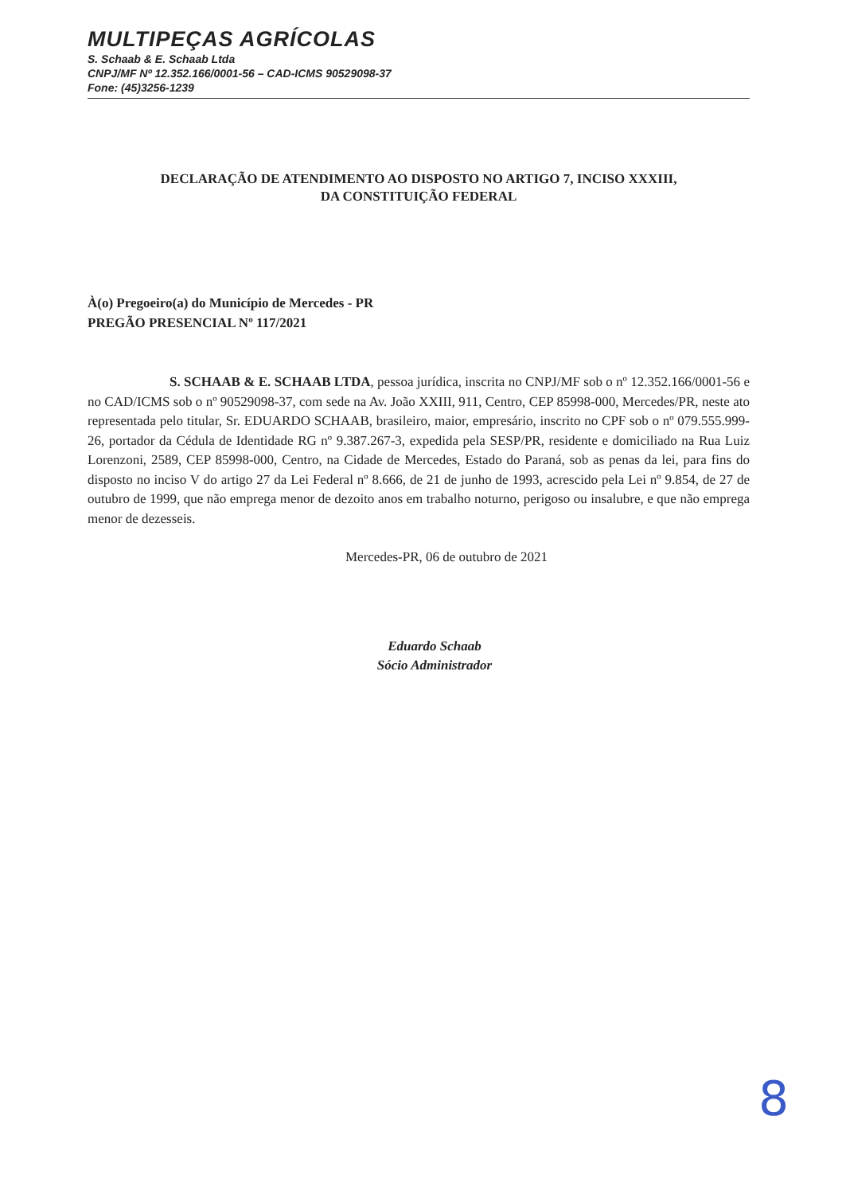MULTIPEÇAS AGRÍCOLAS
S. Schaab & E. Schaab Ltda
CNPJ/MF Nº 12.352.166/0001-56 – CAD-ICMS 90529098-37
Fone: (45)3256-1239
DECLARAÇÃO DE ATENDIMENTO AO DISPOSTO NO ARTIGO 7, INCISO XXXIII,
DA CONSTITUIÇÃO FEDERAL
À(o) Pregoeiro(a) do Município de Mercedes - PR
PREGÃO PRESENCIAL Nº 117/2021
S. SCHAAB & E. SCHAAB LTDA, pessoa jurídica, inscrita no CNPJ/MF sob o nº 12.352.166/0001-56 e no CAD/ICMS sob o nº 90529098-37, com sede na Av. João XXIII, 911, Centro, CEP 85998-000, Mercedes/PR, neste ato representada pelo titular, Sr. EDUARDO SCHAAB, brasileiro, maior, empresário, inscrito no CPF sob o nº 079.555.999-26, portador da Cédula de Identidade RG nº 9.387.267-3, expedida pela SESP/PR, residente e domiciliado na Rua Luiz Lorenzoni, 2589, CEP 85998-000, Centro, na Cidade de Mercedes, Estado do Paraná, sob as penas da lei, para fins do disposto no inciso V do artigo 27 da Lei Federal nº 8.666, de 21 de junho de 1993, acrescido pela Lei nº 9.854, de 27 de outubro de 1999, que não emprega menor de dezoito anos em trabalho noturno, perigoso ou insalubre, e que não emprega menor de dezesseis.
Mercedes-PR, 06 de outubro de 2021
Eduardo Schaab
Sócio Administrador
8